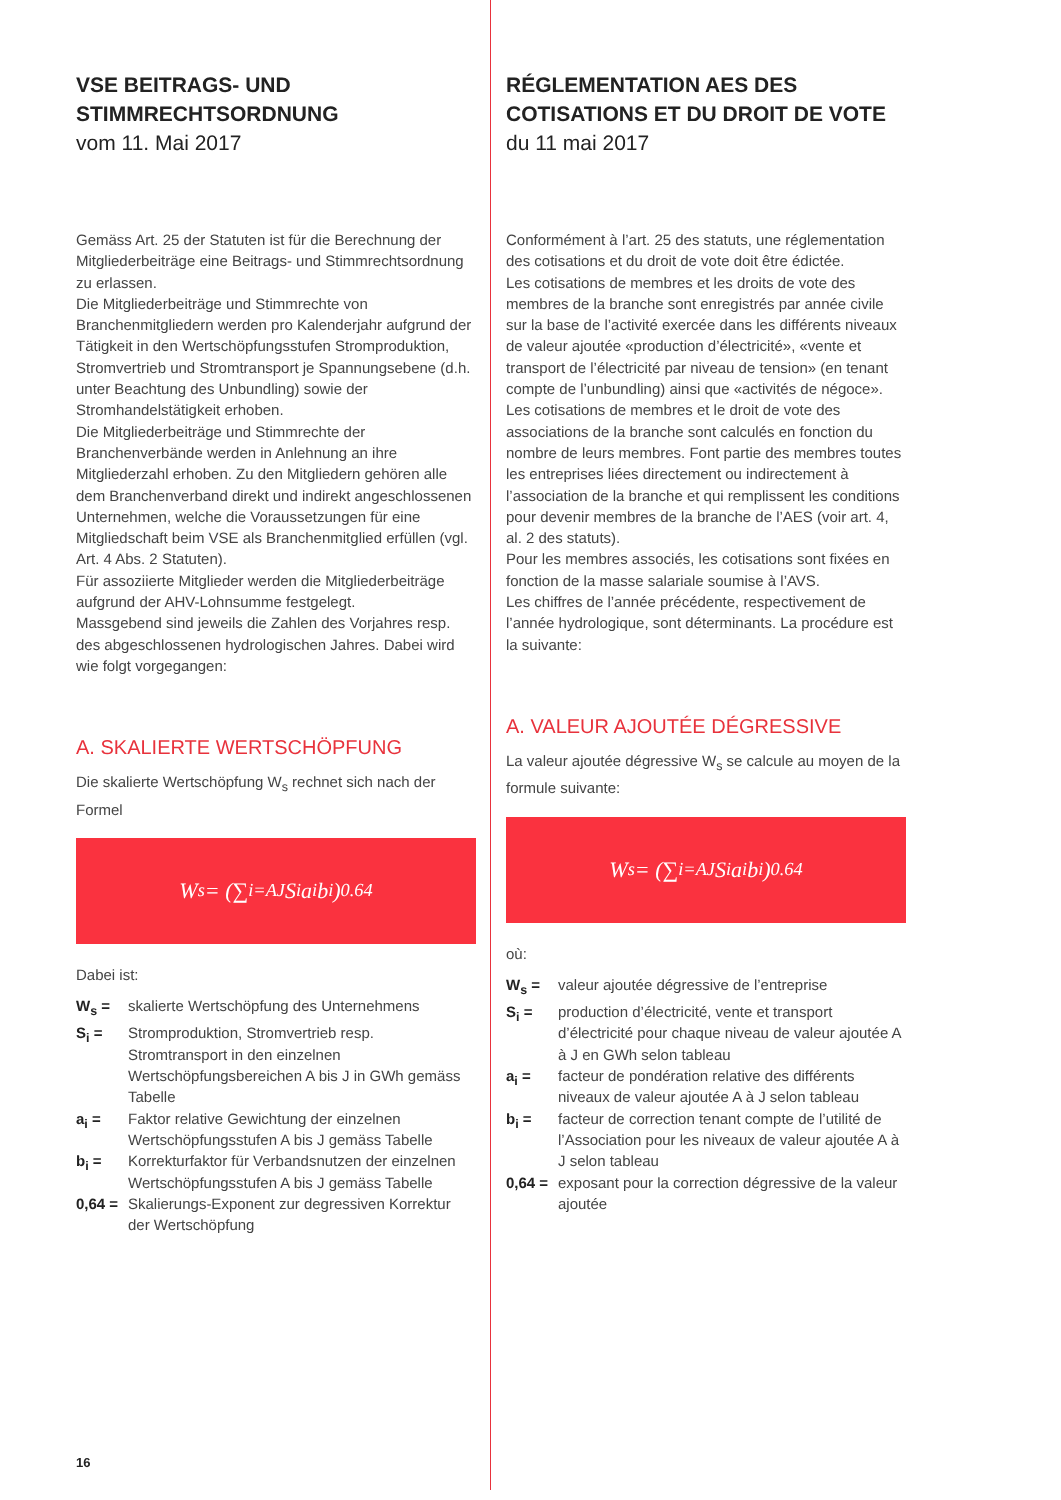VSE BEITRAGS- UND
STIMMRECHTSORDNUNG
vom 11. Mai 2017
Gemäss Art. 25 der Statuten ist für die Berechnung der Mitgliederbeiträge eine Beitrags- und Stimmrechtsordnung zu erlassen.
Die Mitgliederbeiträge und Stimmrechte von Branchenmitgliedern werden pro Kalenderjahr aufgrund der Tätigkeit in den Wertschöpfungsstufen Stromproduktion, Stromvertrieb und Stromtransport je Spannungsebene (d.h. unter Beachtung des Unbundling) sowie der Stromhandelstätigkeit erhoben.
Die Mitgliederbeiträge und Stimmrechte der Branchenverbände werden in Anlehnung an ihre Mitgliederzahl erhoben. Zu den Mitgliedern gehören alle dem Branchenverband direkt und indirekt angeschlossenen Unternehmen, welche die Voraussetzungen für eine Mitgliedschaft beim VSE als Branchenmitglied erfüllen (vgl. Art. 4 Abs. 2 Statuten).
Für assoziierte Mitglieder werden die Mitgliederbeiträge aufgrund der AHV-Lohnsumme festgelegt.
Massgebend sind jeweils die Zahlen des Vorjahres resp. des abgeschlossenen hydrologischen Jahres. Dabei wird wie folgt vorgegangen:
A. SKALIERTE WERTSCHÖPFUNG
Die skalierte Wertschöpfung W<sub>s</sub> rechnet sich nach der Formel
W<sub>s</sub> = (∑<sub>i=A</sub><sup>J</sup> S<sub>i</sub>a<sub>i</sub>b<sub>i</sub>)<sup>0.64</sup>
Dabei ist:
| W<sub>s</sub> = | skalierte Wertschöpfung des Unternehmens |
| S<sub>i</sub> = | Stromproduktion, Stromvertrieb resp. Stromtransport in den einzelnen Wertschöpfungsbereichen A bis J in GWh gemäss Tabelle |
| a<sub>i</sub> = | Faktor relative Gewichtung der einzelnen Wertschöpfungsstufen A bis J gemäss Tabelle |
| b<sub>i</sub> = | Korrekturfaktor für Verbandsnutzen der einzelnen Wertschöpfungsstufen A bis J gemäss Tabelle |
| 0,64 = | Skalierungs-Exponent zur degressiven Korrektur der Wertschöpfung |
RÉGLEMENTATION AES DES
COTISATIONS ET DU DROIT DE VOTE
du 11 mai 2017
Conformément à l’art. 25 des statuts, une réglementation des cotisations et du droit de vote doit être édictée.
Les cotisations de membres et les droits de vote des membres de la branche sont enregistrés par année civile sur la base de l’activité exercée dans les différents niveaux de valeur ajoutée «production d’électricité», «vente et transport de l’électricité par niveau de tension» (en tenant compte de l’unbundling) ainsi que «activités de négoce».
Les cotisations de membres et le droit de vote des associations de la branche sont calculés en fonction du nombre de leurs membres. Font partie des membres toutes les entreprises liées directement ou indirectement à l’association de la branche et qui remplissent les conditions pour devenir membres de la branche de l’AES (voir art. 4, al. 2 des statuts).
Pour les membres associés, les cotisations sont fixées en fonction de la masse salariale soumise à l’AVS.
Les chiffres de l’année précédente, respectivement de l’année hydrologique, sont déterminants. La procédure est la suivante:
A. VALEUR AJOUTÉE DÉGRESSIVE
La valeur ajoutée dégressive W<sub>s</sub> se calcule au moyen de la formule suivante:
W<sub>s</sub> = (∑<sub>i=A</sub><sup>J</sup> S<sub>i</sub>a<sub>i</sub>b<sub>i</sub>)<sup>0.64</sup>
où:
| W<sub>s</sub> = | valeur ajoutée dégressive de l’entreprise |
| S<sub>i</sub> = | production d’électricité, vente et transport d’électricité pour chaque niveau de valeur ajoutée A à J en GWh selon tableau |
| a<sub>i</sub> = | facteur de pondération relative des différents niveaux de valeur ajoutée A à J selon tableau |
| b<sub>i</sub> = | facteur de correction tenant compte de l’utilité de l’Association pour les niveaux de valeur ajoutée A à J selon tableau |
| 0,64 = | exposant pour la correction dégressive de la valeur ajoutée |
16